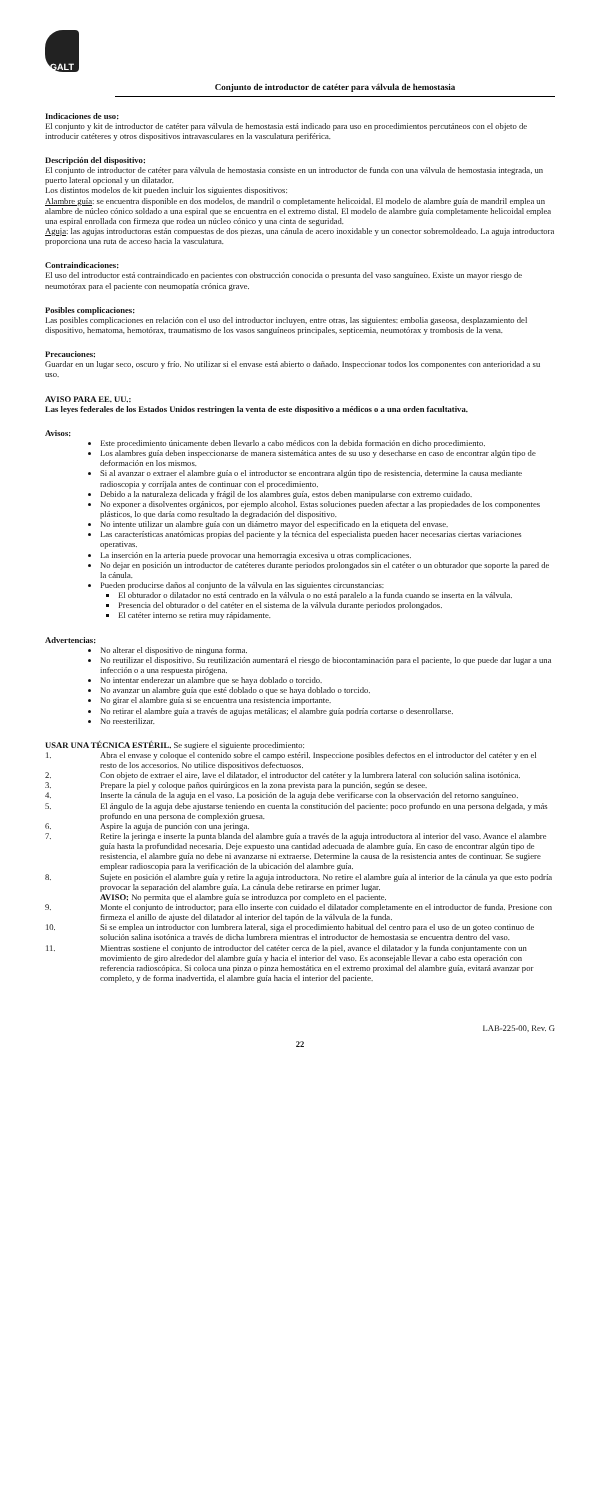GALT
Conjunto de introductor de catéter para válvula de hemostasia
Indicaciones de uso:
El conjunto y kit de introductor de catéter para válvula de hemostasia está indicado para uso en procedimientos percutáneos con el objeto de introducir catéteres y otros dispositivos intravasculares en la vasculatura periférica.
Descripción del dispositivo:
El conjunto de introductor de catéter para válvula de hemostasia consiste en un introductor de funda con una válvula de hemostasia integrada, un puerto lateral opcional y un dilatador.
Los distintos modelos de kit pueden incluir los siguientes dispositivos:
Alambre guía: se encuentra disponible en dos modelos, de mandril o completamente helicoidal. El modelo de alambre guía de mandril emplea un alambre de núcleo cónico soldado a una espiral que se encuentra en el extremo distal. El modelo de alambre guía completamente helicoidal emplea una espiral enrollada con firmeza que rodea un núcleo cónico y una cinta de seguridad.
Aguja: las agujas introductoras están compuestas de dos piezas, una cánula de acero inoxidable y un conector sobremoldeado. La aguja introductora proporciona una ruta de acceso hacia la vasculatura.
Contraindicaciones:
El uso del introductor está contraindicado en pacientes con obstrucción conocida o presunta del vaso sanguíneo. Existe un mayor riesgo de neumotórax para el paciente con neumopatía crónica grave.
Posibles complicaciones:
Las posibles complicaciones en relación con el uso del introductor incluyen, entre otras, las siguientes: embolia gaseosa, desplazamiento del dispositivo, hematoma, hemotórax, traumatismo de los vasos sanguíneos principales, septicemia, neumotórax y trombosis de la vena.
Precauciones:
Guardar en un lugar seco, oscuro y frío. No utilizar si el envase está abierto o dañado. Inspeccionar todos los componentes con anterioridad a su uso.
AVISO PARA EE. UU.:
Las leyes federales de los Estados Unidos restringen la venta de este dispositivo a médicos o a una orden facultativa.
Avisos:
Este procedimiento únicamente deben llevarlo a cabo médicos con la debida formación en dicho procedimiento.
Los alambres guía deben inspeccionarse de manera sistemática antes de su uso y desecharse en caso de encontrar algún tipo de deformación en los mismos.
Si al avanzar o extraer el alambre guía o el introductor se encontrara algún tipo de resistencia, determine la causa mediante radioscopia y corríjala antes de continuar con el procedimiento.
Debido a la naturaleza delicada y frágil de los alambres guía, estos deben manipularse con extremo cuidado.
No exponer a disolventes orgánicos, por ejemplo alcohol. Estas soluciones pueden afectar a las propiedades de los componentes plásticos, lo que daría como resultado la degradación del dispositivo.
No intente utilizar un alambre guía con un diámetro mayor del especificado en la etiqueta del envase.
Las características anatómicas propias del paciente y la técnica del especialista pueden hacer necesarias ciertas variaciones operativas.
La inserción en la arteria puede provocar una hemorragia excesiva u otras complicaciones.
No dejar en posición un introductor de catéteres durante periodos prolongados sin el catéter o un obturador que soporte la pared de la cánula.
Pueden producirse daños al conjunto de la válvula en las siguientes circunstancias:
El obturador o dilatador no está centrado en la válvula o no está paralelo a la funda cuando se inserta en la válvula.
Presencia del obturador o del catéter en el sistema de la válvula durante periodos prolongados.
El catéter interno se retira muy rápidamente.
Advertencias:
No alterar el dispositivo de ninguna forma.
No reutilizar el dispositivo. Su reutilización aumentará el riesgo de biocontaminación para el paciente, lo que puede dar lugar a una infección o a una respuesta pirógena.
No intentar enderezar un alambre que se haya doblado o torcido.
No avanzar un alambre guía que esté doblado o que se haya doblado o torcido.
No girar el alambre guía si se encuentra una resistencia importante.
No retirar el alambre guía a través de agujas metálicas; el alambre guía podría cortarse o desenrollarse.
No reesterilizar.
USAR UNA TÉCNICA ESTÉRIL. Se sugiere el siguiente procedimiento:
1. Abra el envase y coloque el contenido sobre el campo estéril. Inspeccione posibles defectos en el introductor del catéter y en el resto de los accesorios. No utilice dispositivos defectuosos.
2. Con objeto de extraer el aire, lave el dilatador, el introductor del catéter y la lumbrera lateral con solución salina isotónica.
3. Prepare la piel y coloque paños quirúrgicos en la zona prevista para la punción, según se desee.
4. Inserte la cánula de la aguja en el vaso. La posición de la aguja debe verificarse con la observación del retorno sanguíneo.
5. El ángulo de la aguja debe ajustarse teniendo en cuenta la constitución del paciente: poco profundo en una persona delgada, y más profundo en una persona de complexión gruesa.
6. Aspire la aguja de punción con una jeringa.
7. Retire la jeringa e inserte la punta blanda del alambre guía a través de la aguja introductora al interior del vaso. Avance el alambre guía hasta la profundidad necesaria. Deje expuesto una cantidad adecuada de alambre guía. En caso de encontrar algún tipo de resistencia, el alambre guía no debe ni avanzarse ni extraerse. Determine la causa de la resistencia antes de continuar. Se sugiere emplear radioscopia para la verificación de la ubicación del alambre guía.
8. Sujete en posición el alambre guía y retire la aguja introductora. No retire el alambre guía al interior de la cánula ya que esto podría provocar la separación del alambre guía. La cánula debe retirarse en primer lugar.
AVISO: No permita que el alambre guía se introduzca por completo en el paciente.
9. Monte el conjunto de introductor; para ello inserte con cuidado el dilatador completamente en el introductor de funda. Presione con firmeza el anillo de ajuste del dilatador al interior del tapón de la válvula de la funda.
10. Si se emplea un introductor con lumbrera lateral, siga el procedimiento habitual del centro para el uso de un goteo continuo de solución salina isotónica a través de dicha lumbrera mientras el introductor de hemostasia se encuentra dentro del vaso.
11. Mientras sostiene el conjunto de introductor del catéter cerca de la piel, avance el dilatador y la funda conjuntamente con un movimiento de giro alrededor del alambre guía y hacia el interior del vaso. Es aconsejable llevar a cabo esta operación con referencia radioscópica. Si coloca una pinza o pinza hemostática en el extremo proximal del alambre guía, evitará avanzar por completo, y de forma inadvertida, el alambre guía hacia el interior del paciente.
LAB-225-00, Rev. G
22